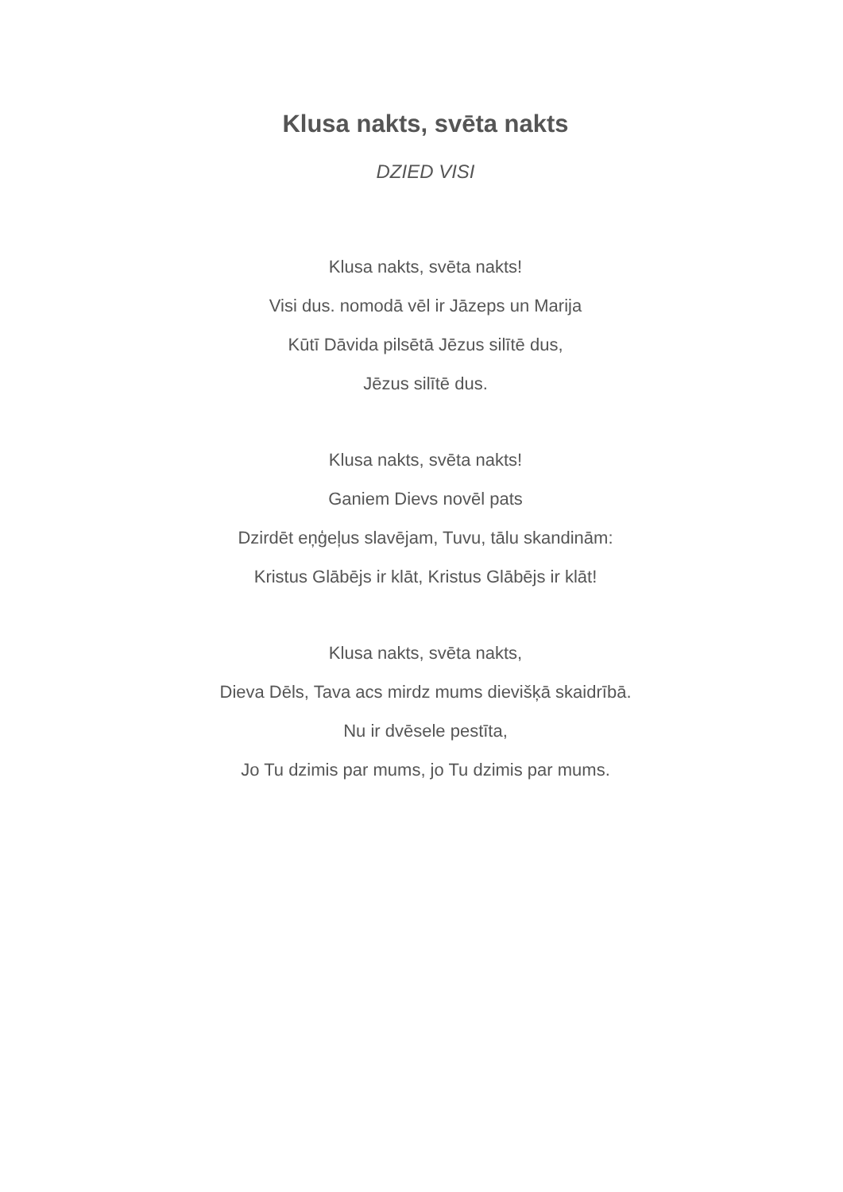Klusa nakts, svēta nakts
DZIED VISI
Klusa nakts, svēta nakts!
Visi dus. nomodā vēl ir Jāzeps un Marija
Kūtī Dāvida pilsētā Jēzus silītē dus,
Jēzus silītē dus.
Klusa nakts, svēta nakts!
Ganiem Dievs novēl pats
Dzirdēt eņģeļus slavējam, Tuvu, tālu skandinām:
Kristus Glābējs ir klāt, Kristus Glābējs ir klāt!
Klusa nakts, svēta nakts,
Dieva Dēls, Tava acs mirdz mums dievišķā skaidrībā.
Nu ir dvēsele pestīta,
Jo Tu dzimis par mums, jo Tu dzimis par mums.